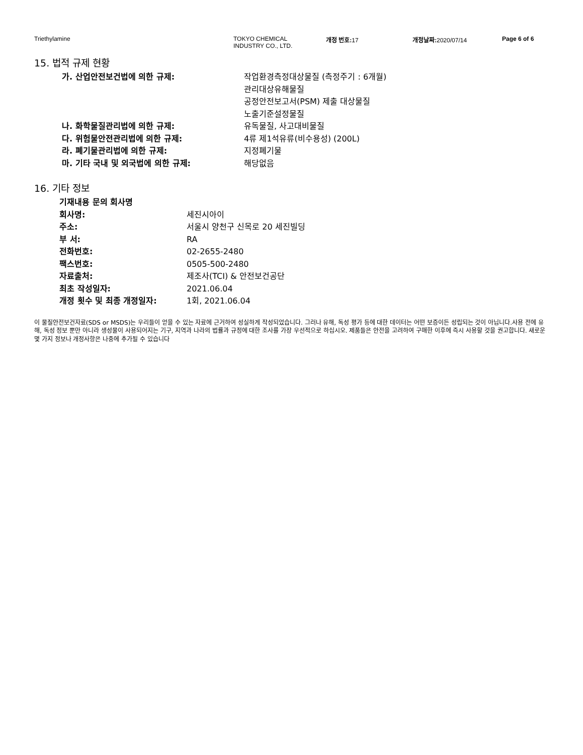Triethylamine TOKYO CHEMICAL
INDUSTRY CO., LTD.
개정 번호: 17 개정날짜: 2020/07/14 Page 6 of 6
15. 법적 규제 현황
가. 산업안전보건법에 의한 규제: 작업환경측정대상물질 (측정주기 : 6개월)
관리대상유해물질
공정안전보고서(PSM) 제출 대상물질
노출기준설정물질
나. 화학물질관리법에 의한 규제: 유독물질, 사고대비물질
다. 위험물안전관리법에 의한 규제: 4류 제1석유류(비수용성) (200L)
라. 폐기물관리법에 의한 규제: 지정폐기물
마. 기타 국내 및 외국법에 의한 규제: 해당없음
16. 기타 정보
기재내용 문의 회사명
회사명: 세진시아이
주소: 서울시 양천구 신목로 20 세진빌딩
부 서: RA
전화번호: 02-2655-2480
팩스번호: 0505-500-2480
자료출처: 제조사(TCI) & 안전보건공단
최초 작성일자: 2021.06.04
개정 횟수 및 최종 개정일자: 1회, 2021.06.04
이 물질안전보건자료(SDS or MSDS)는 우리들이 얻을 수 있는 자료에 근거하여 성실하게 작성되었습니다. 그러나 유해, 독성 평가 등에 대한 데이터는 어떤 보증이든 성립되는 것이 아닙니다.사용 전에 유해, 독성 정보 뿐만 아니라 생성물이 사용되어지는 기구, 지역과 나라의 법률과 규정에 대한 조사를 가장 우선적으로 하십시오. 제품들은 안전을 고려하여 구매한 이후에 즉시 사용할 것을 권고합니다. 새로운 몇 가지 정보나 개정사항은 나중에 추가될 수 있습니다